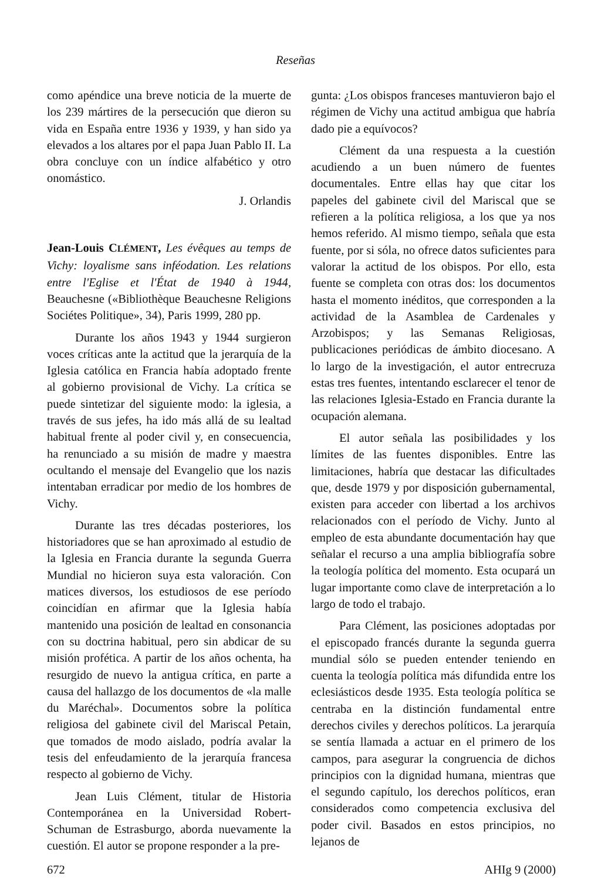Reseñas
como apéndice una breve noticia de la muerte de los 239 mártires de la persecución que dieron su vida en España entre 1936 y 1939, y han sido ya elevados a los altares por el papa Juan Pablo II. La obra concluye con un índice alfabético y otro onomástico.
J. Orlandis
Jean-Louis CLÉMENT, Les évêques au temps de Vichy: loyalisme sans inféodation. Les relations entre l'Eglise et l'État de 1940 à 1944, Beauchesne («Bibliothèque Beauchesne Religions Sociétes Politique», 34), Paris 1999, 280 pp.
Durante los años 1943 y 1944 surgieron voces críticas ante la actitud que la jerarquía de la Iglesia católica en Francia había adoptado frente al gobierno provisional de Vichy. La crítica se puede sintetizar del siguiente modo: la iglesia, a través de sus jefes, ha ido más allá de su lealtad habitual frente al poder civil y, en consecuencia, ha renunciado a su misión de madre y maestra ocultando el mensaje del Evangelio que los nazis intentaban erradicar por medio de los hombres de Vichy.
Durante las tres décadas posteriores, los historiadores que se han aproximado al estudio de la Iglesia en Francia durante la segunda Guerra Mundial no hicieron suya esta valoración. Con matices diversos, los estudiosos de ese período coincidían en afirmar que la Iglesia había mantenido una posición de lealtad en consonancia con su doctrina habitual, pero sin abdicar de su misión profética. A partir de los años ochenta, ha resurgido de nuevo la antigua crítica, en parte a causa del hallazgo de los documentos de «la malle du Maréchal». Documentos sobre la política religiosa del gabinete civil del Mariscal Petain, que tomados de modo aislado, podría avalar la tesis del enfeudamiento de la jerarquía francesa respecto al gobierno de Vichy.
Jean Luis Clément, titular de Historia Contemporánea en la Universidad Robert-Schuman de Estrasburgo, aborda nuevamente la cuestión. El autor se propone responder a la pre-
gunta: ¿Los obispos franceses mantuvieron bajo el régimen de Vichy una actitud ambigua que habría dado pie a equívocos?
Clément da una respuesta a la cuestión acudiendo a un buen número de fuentes documentales. Entre ellas hay que citar los papeles del gabinete civil del Mariscal que se refieren a la política religiosa, a los que ya nos hemos referido. Al mismo tiempo, señala que esta fuente, por si sóla, no ofrece datos suficientes para valorar la actitud de los obispos. Por ello, esta fuente se completa con otras dos: los documentos hasta el momento inéditos, que corresponden a la actividad de la Asamblea de Cardenales y Arzobispos; y las Semanas Religiosas, publicaciones periódicas de ámbito diocesano. A lo largo de la investigación, el autor entrecruza estas tres fuentes, intentando esclarecer el tenor de las relaciones Iglesia-Estado en Francia durante la ocupación alemana.
El autor señala las posibilidades y los límites de las fuentes disponibles. Entre las limitaciones, habría que destacar las dificultades que, desde 1979 y por disposición gubernamental, existen para acceder con libertad a los archivos relacionados con el período de Vichy. Junto al empleo de esta abundante documentación hay que señalar el recurso a una amplia bibliografía sobre la teología política del momento. Esta ocupará un lugar importante como clave de interpretación a lo largo de todo el trabajo.
Para Clément, las posiciones adoptadas por el episcopado francés durante la segunda guerra mundial sólo se pueden entender teniendo en cuenta la teología política más difundida entre los eclesiásticos desde 1935. Esta teología política se centraba en la distinción fundamental entre derechos civiles y derechos políticos. La jerarquía se sentía llamada a actuar en el primero de los campos, para asegurar la congruencia de dichos principios con la dignidad humana, mientras que el segundo capítulo, los derechos políticos, eran considerados como competencia exclusiva del poder civil. Basados en estos principios, no lejanos de
672 AHIg 9 (2000)